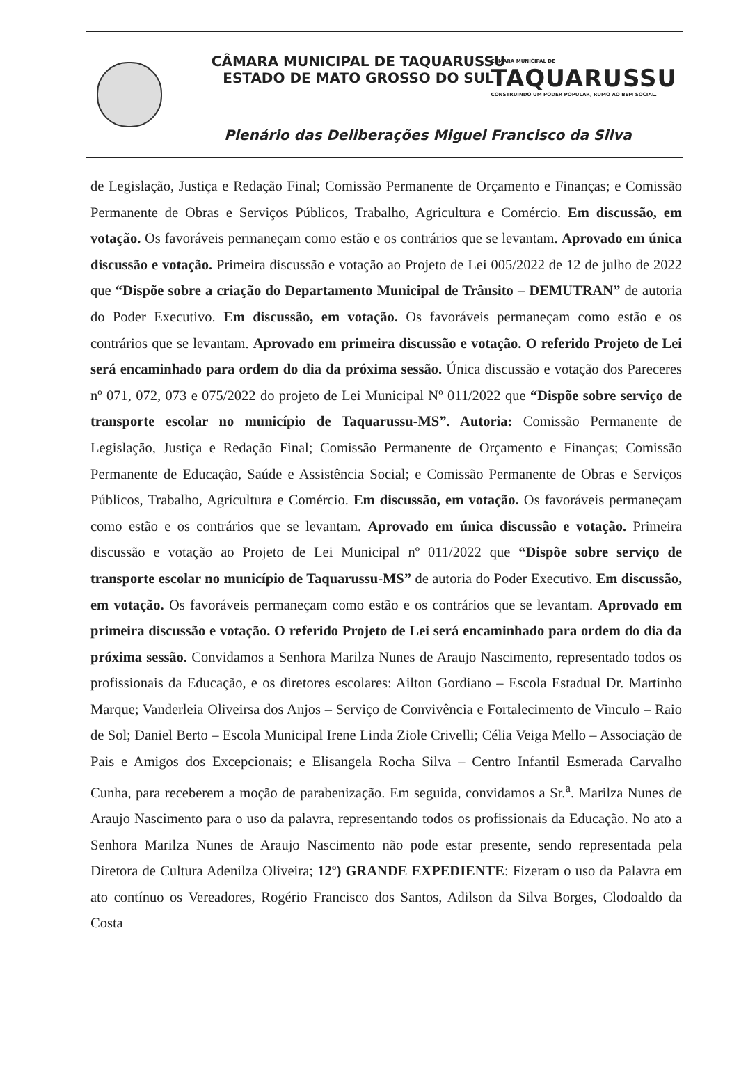CÂMARA MUNICIPAL DE TAQUARUSSU
ESTADO DE MATO GROSSO DO SUL
CÂMARA MUNICIPAL DE
TAQUARUSSU
CONSTRUINDO UM PODER POPULAR, RUMO AO BEM SOCIAL.
Plenário das Deliberações Miguel Francisco da Silva
de Legislação, Justiça e Redação Final; Comissão Permanente de Orçamento e Finanças; e Comissão Permanente de Obras e Serviços Públicos, Trabalho, Agricultura e Comércio. Em discussão, em votação. Os favoráveis permaneçam como estão e os contrários que se levantam. Aprovado em única discussão e votação. Primeira discussão e votação ao Projeto de Lei 005/2022 de 12 de julho de 2022 que “Dispõe sobre a criação do Departamento Municipal de Trânsito – DEMUTRAN” de autoria do Poder Executivo. Em discussão, em votação. Os favoráveis permaneçam como estão e os contrários que se levantam. Aprovado em primeira discussão e votação. O referido Projeto de Lei será encaminhado para ordem do dia da próxima sessão. Única discussão e votação dos Pareceres nº 071, 072, 073 e 075/2022 do projeto de Lei Municipal Nº 011/2022 que “Dispõe sobre serviço de transporte escolar no município de Taquarussu-MS”. Autoria: Comissão Permanente de Legislação, Justiça e Redação Final; Comissão Permanente de Orçamento e Finanças; Comissão Permanente de Educação, Saúde e Assistência Social; e Comissão Permanente de Obras e Serviços Públicos, Trabalho, Agricultura e Comércio. Em discussão, em votação. Os favoráveis permaneçam como estão e os contrários que se levantam. Aprovado em única discussão e votação. Primeira discussão e votação ao Projeto de Lei Municipal nº 011/2022 que “Dispõe sobre serviço de transporte escolar no município de Taquarussu-MS” de autoria do Poder Executivo. Em discussão, em votação. Os favoráveis permaneçam como estão e os contrários que se levantam. Aprovado em primeira discussão e votação. O referido Projeto de Lei será encaminhado para ordem do dia da próxima sessão. Convidamos a Senhora Marilza Nunes de Araujo Nascimento, representado todos os profissionais da Educação, e os diretores escolares: Ailton Gordiano – Escola Estadual Dr. Martinho Marque; Vanderleia Oliveirsa dos Anjos – Serviço de Convivência e Fortalecimento de Vinculo – Raio de Sol; Daniel Berto – Escola Municipal Irene Linda Ziole Crivelli; Célia Veiga Mello – Associação de Pais e Amigos dos Excepcionais; e Elisangela Rocha Silva – Centro Infantil Esmerada Carvalho Cunha, para receberem a moção de parabenização. Em seguida, convidamos a Sr.<sup>a</sup>. Marilza Nunes de Araujo Nascimento para o uso da palavra, representando todos os profissionais da Educação. No ato a Senhora Marilza Nunes de Araujo Nascimento não pode estar presente, sendo representada pela Diretora de Cultura Adenilza Oliveira; 12º) GRANDE EXPEDIENTE: Fizeram o uso da Palavra em ato contínuo os Vereadores, Rogério Francisco dos Santos, Adilson da Silva Borges, Clodoaldo da Costa